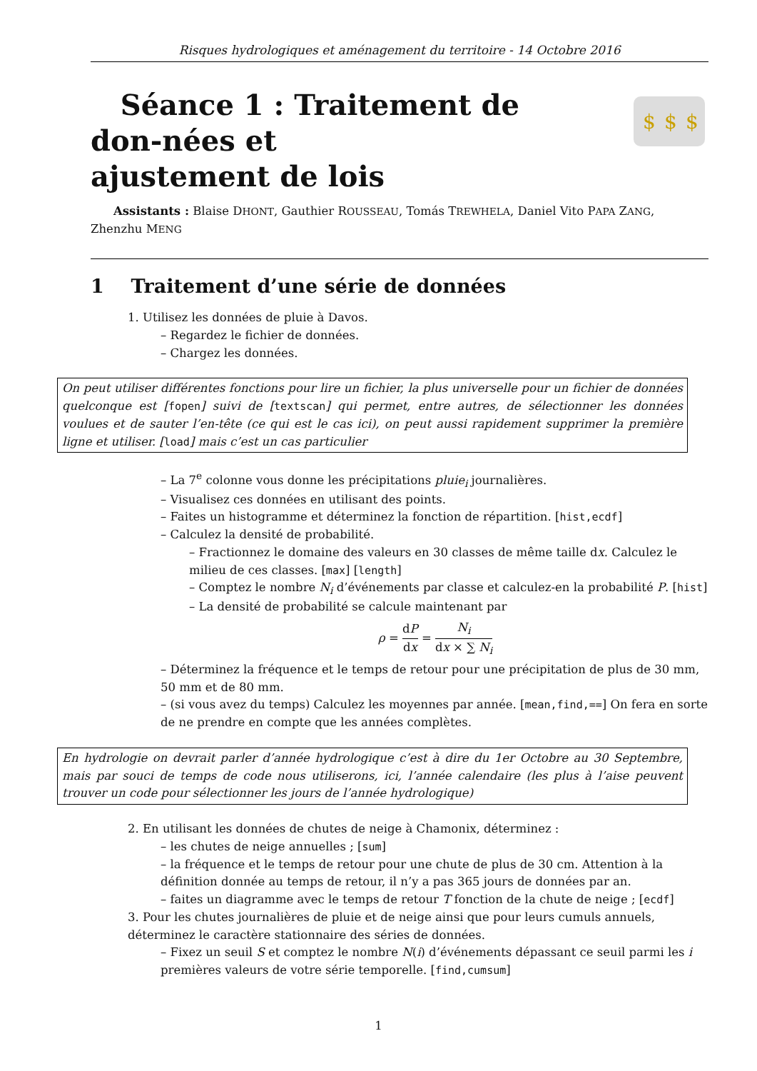Risques hydrologiques et aménagement du territoire - 14 Octobre 2016
$
$
$
Séance 1 : Traitement de don-nées et
ajustement de lois
Assistants : Blaise DHONT, Gauthier ROUSSEAU, Tomás TREWHELA, Daniel Vito PAPA ZANG, Zhenzhu MENG
1 Traitement d’une série de données
1. Utilisez les données de pluie à Davos.
– Regardez le fichier de données.
– Chargez les données.
On peut utiliser différentes fonctions pour lire un fichier, la plus universelle pour un fichier de données quelconque est [fopen] suivi de [textscan] qui permet, entre autres, de sélectionner les données voulues et de sauter l’en-tête (ce qui est le cas ici), on peut aussi rapidement supprimer la première ligne et utiliser. [load] mais c’est un cas particulier
– La 7<sup>e</sup> colonne vous donne les précipitations pluie<sub>i</sub> journalières.
– Visualisez ces données en utilisant des points.
– Faites un histogramme et déterminez la fonction de répartition. [hist,ecdf]
– Calculez la densité de probabilité.
– Fractionnez le domaine des valeurs en 30 classes de même taille dx. Calculez le milieu de ces classes. [max] [length]
– Comptez le nombre N<sub>i</sub> d’événements par classe et calculez-en la probabilité P. [hist]
– La densité de probabilité se calcule maintenant par
ρ = dP dx = N<sub>i</sub> dx × ∑ N<sub>i</sub>
– Déterminez la fréquence et le temps de retour pour une précipitation de plus de 30 mm, 50 mm et de 80 mm.
– (si vous avez du temps) Calculez les moyennes par année. [mean,find,==] On fera en sorte de ne prendre en compte que les années complètes.
En hydrologie on devrait parler d’année hydrologique c’est à dire du 1er Octobre au 30 Septembre, mais par souci de temps de code nous utiliserons, ici, l’année calendaire (les plus à l’aise peuvent trouver un code pour sélectionner les jours de l’année hydrologique)
2. En utilisant les données de chutes de neige à Chamonix, déterminez :
– les chutes de neige annuelles ; [sum]
– la fréquence et le temps de retour pour une chute de plus de 30 cm. Attention à la définition donnée au temps de retour, il n’y a pas 365 jours de données par an.
– faites un diagramme avec le temps de retour T fonction de la chute de neige ; [ecdf]
3. Pour les chutes journalières de pluie et de neige ainsi que pour leurs cumuls annuels, déterminez le caractère stationnaire des séries de données.
– Fixez un seuil S et comptez le nombre N(i) d’événements dépassant ce seuil parmi les i premières valeurs de votre série temporelle. [find,cumsum]
1